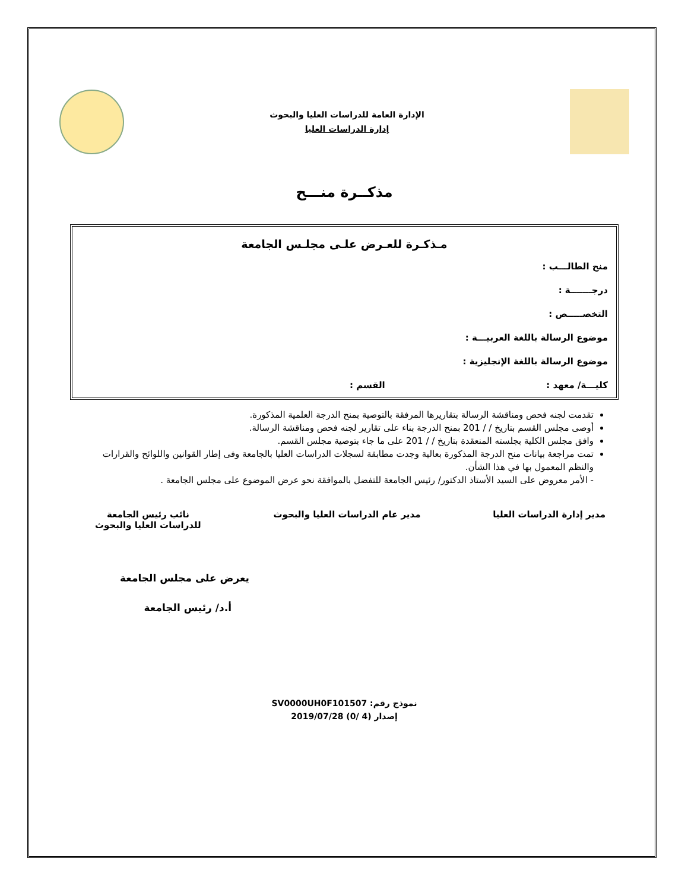الإدارة العامة للدراسات العليا والبحوث
إدارة الدراسات العليا
مذكــرة منـــح
مـذكـرة للعـرض علـى مجلـس الجامعة
منح الطالـــب :
درجـــــــة :
التخصـــــص :
موضوع الرسالة باللغة العربيـــة :
موضوع الرسالة باللغة الإنجليزية :
كليـــة/ معهد : القسم :
تقدمت لجنه فحص ومناقشة الرسالة بتقاريرها المرفقة بالتوصية بمنح الدرجة العلمية المذكورة.
أوصى مجلس القسم بتاريخ / / 201 بمنح الدرجة بناء على تقارير لجنه فحص ومناقشة الرسالة.
وافق مجلس الكلية بجلسته المنعقدة بتاريخ / / 201 على ما جاء بتوصية مجلس القسم.
تمت مراجعة بيانات منح الدرجة المذكورة بعالية وجدت مطابقة لسجلات الدراسات العليا بالجامعة وفى إطار القوانين واللوائح والقرارات والنظم المعمول بها في هذا الشأن.
- الأمر معروض على السيد الأستاذ الدكتور/ رئيس الجامعة للتفضل بالموافقة نحو عرض الموضوع على مجلس الجامعة .
مدير إدارة الدراسات العليا مدير عام الدراسات العليا والبحوث
نائب رئيس الجامعة
للدراسات العليا والبحوث
يعرض على مجلس الجامعة
أ.د/ رئيس الجامعة
نموذج رقم: SV0000UH0F101507
إصدار (4 /0) 2019/07/28